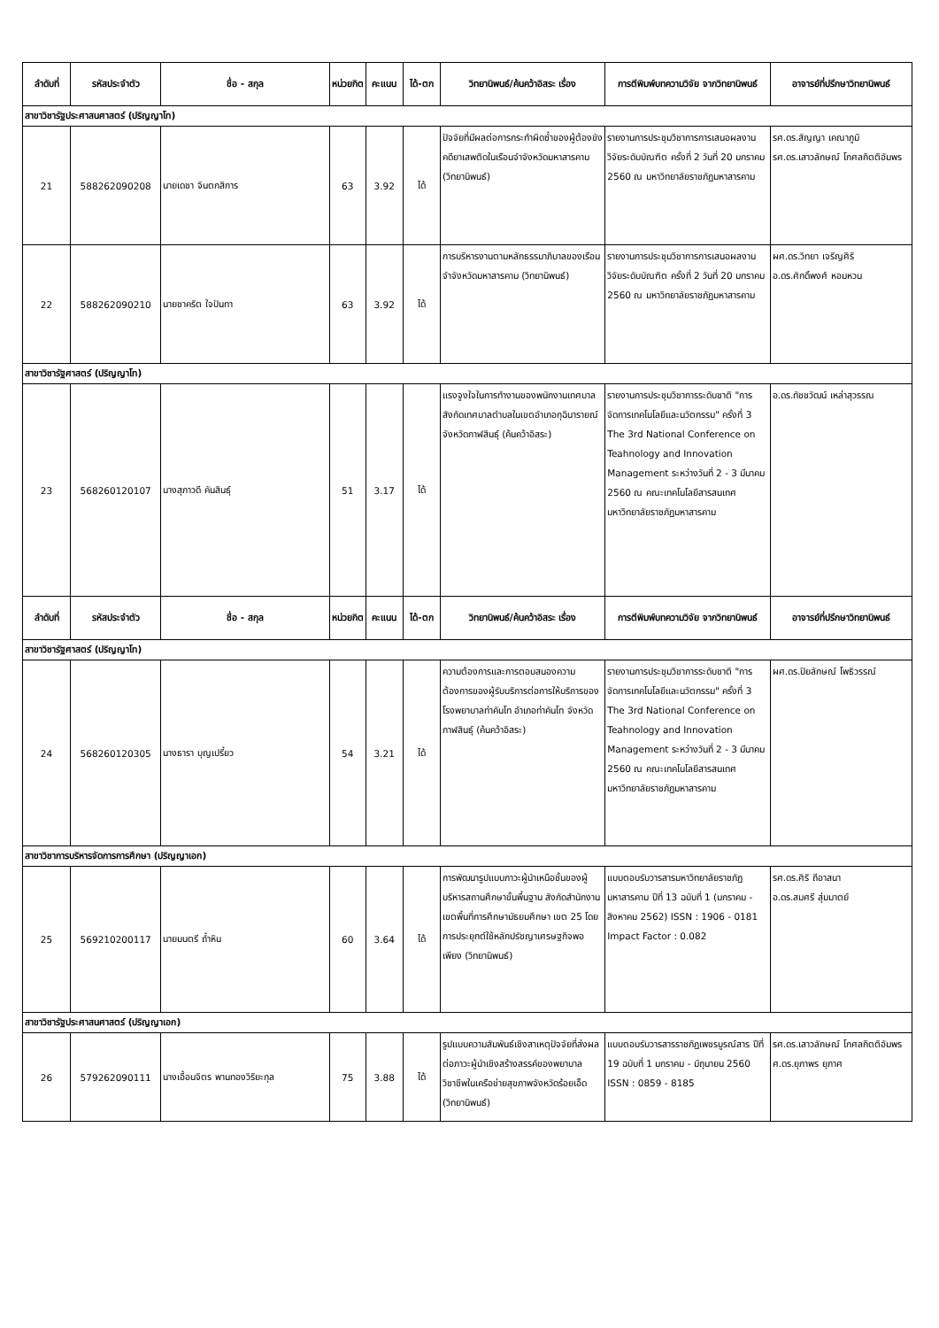| ลำดับที่ | รหัสประจำตัว | ชื่อ - สกุล | หน่วยกิต | คะแนน | ได้-ตก | วิทยานิพนธ์/ค้นคว้าอิสระ เรื่อง | การตีพิมพ์บทความวิจัย จากวิทยานิพนธ์ | อาจารย์ที่ปรึกษาวิทยานิพนธ์ |
| --- | --- | --- | --- | --- | --- | --- | --- | --- |
| สาขาวิชารัฐประศาสนศาสตร์ (ปริญญาโท) | | | | | | | | |
| 21 | 588262090208 | นายเดชา จินตกสิการ | 63 | 3.92 | ได้ | ปัจจัยที่มีผลต่อการกระทำผิดซ้ำของผู้ต้องขังคดียาเสพติดในเรือนจำจังหวัดมหาสารคาม (วิทยานิพนธ์) | รายงานการประชุมวิชาการการเสนอผลงานวิจัยระดับบัณฑิต ครั้งที่ 2 วันที่ 20 มกราคม 2560 ณ มหาวิทยาลัยราชภัฏมหาสารคาม | รศ.ดร.สัญญา เคณาภูมิ รศ.ดร.เสาวลักษณ์ โกศลกิตติอัมพร |
| 22 | 588262090210 | นายชาคริต ใจปันทา | 63 | 3.92 | ได้ | การบริหารงานตามหลักธรรมาภิบาลของเรือนจำจังหวัดมหาสารคาม (วิทยานิพนธ์) | รายงานการประชุมวิชาการการเสนอผลงานวิจัยระดับบัณฑิต ครั้งที่ 2 วันที่ 20 มกราคม 2560 ณ มหาวิทยาลัยราชภัฏมหาสารคาม | ผศ.ดร.วิทยา เจริญศิริ อ.ดร.ศักดิ์พงศ์ หอมหวน |
| สาขาวิชารัฐศาสตร์ (ปริญญาโท) | | | | | | | | |
| 23 | 568260120107 | นางสุภาวดี คันสินธุ์ | 51 | 3.17 | ได้ | แรงจูงใจในการทำงานของพนักงานเทศบาล สังกัดเทศบาลตำบลในเขตอำเภอกุฉินารายณ์ จังหวัดกาฬสินธุ์ (ค้นคว้าอิสระ) | รายงานการประชุมวิชาการระดับชาติ "การจัดการเทคโนโลยีและนวัตกรรม" ครั้งที่ 3 The 3rd National Conference on Teahnology and Innovation Management ระหว่างวันที่ 2 - 3 มีนาคม 2560 ณ คณะเทคโนโลยีสารสนเทศ มหาวิทยาลัยราชภัฏมหาสารคาม | อ.ดร.ทัชชวัฒน์ เหล่าสุวรรณ |
| ลำดับที่ | รหัสประจำตัว | ชื่อ - สกุล | หน่วยกิต | คะแนน | ได้-ตก | วิทยานิพนธ์/ค้นคว้าอิสระ เรื่อง | การตีพิมพ์บทความวิจัย จากวิทยานิพนธ์ | อาจารย์ที่ปรึกษาวิทยานิพนธ์ |
| สาขาวิชารัฐศาสตร์ (ปริญญาโท) | | | | | | | | |
| 24 | 568260120305 | นางธารา บุญเปรี้ยว | 54 | 3.21 | ได้ | ความต้องการและการตอบสนองความต้องการของผู้รับบริการต่อการให้บริการของโรงพยาบาลท่าคันโท อำเภอท่าคันโท จังหวัดกาฬสินธุ์ (ค้นคว้าอิสระ) | รายงานการประชุมวิชาการระดับชาติ "การจัดการเทคโนโลยีและนวัตกรรม" ครั้งที่ 3 The 3rd National Conference on Teahnology and Innovation Management ระหว่างวันที่ 2 - 3 มีนาคม 2560 ณ คณะเทคโนโลยีสารสนเทศ มหาวิทยาลัยราชภัฏมหาสารคาม | ผศ.ดร.ปิยลักษณ์ โพธิวรรณ์ |
| สาขาวิชาการบริหารจัดการการศึกษา (ปริญญาเอก) | | | | | | | | |
| 25 | 569210200117 | นายมนตรี ถ้ำหิน | 60 | 3.64 | ได้ | การพัฒนารูปแบบภาวะผู้นำเหนือชั้นของผู้บริหารสถานศึกษาขั้นพื้นฐาน สังกัดสำนักงานเขตพื้นที่การศึกษามัธยมศึกษา เขต 25 โดยการประยุกต์ใช้หลักปรัชญาเศรษฐกิจพอเพียง (วิทยานิพนธ์) | แบบตอบรับวารสารมหาวิทยาลัยราชภัฏมหาสารคาม ปีที่ 13 ฉบับที่ 1 (มกราคม - สิงหาคม 2562) ISSN : 1906 - 0181 Impact Factor : 0.082 | รศ.ดร.ศิริ ถีอาสนา อ.ดร.สมศรี สุ่มมาตย์ |
| สาขาวิชารัฐประศาสนศาสตร์ (ปริญญาเอก) | | | | | | | | |
| 26 | 579262090111 | นางเอื้อนจิตร พานทองวิริยะกุล | 75 | 3.88 | ได้ | รูปแบบความสัมพันธ์เชิงสาเหตุปัจจัยที่ส่งผลต่อภาวะผู้นำเชิงสร้างสรรค์ของพยาบาลวิชาชีพในเครือข่ายสุขภาพจังหวัดร้อยเอ็ด (วิทยานิพนธ์) | แบบตอบรับวารสารราชภัฏเพชรบูรณ์สาร ปีที่ 19 ฉบับที่ 1 มกราคม - มิถุนายน 2560 ISSN : 0859 - 8185 | รศ.ดร.เสาวลักษณ์ โกศลกิตติอัมพร ศ.ดร.ยุภาพร ยุภาศ |